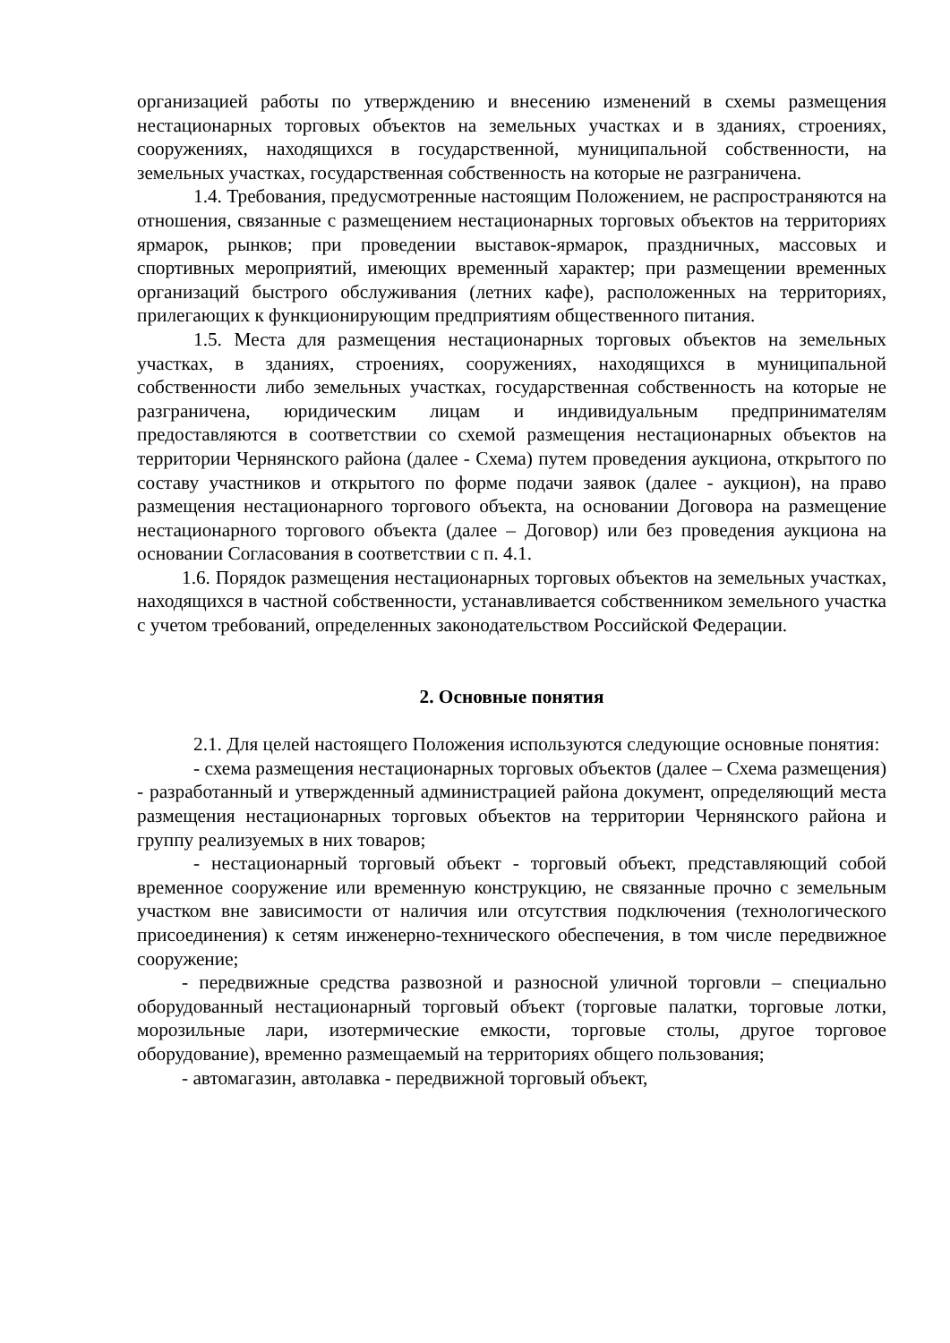организацией работы по утверждению и внесению изменений в схемы размещения нестационарных торговых объектов на земельных участках и в зданиях, строениях, сооружениях, находящихся в государственной, муниципальной собственности, на земельных участках, государственная собственность на которые не разграничена.
1.4. Требования, предусмотренные настоящим Положением, не распространяются на отношения, связанные с размещением нестационарных торговых объектов на территориях ярмарок, рынков; при проведении выставок-ярмарок, праздничных, массовых и спортивных мероприятий, имеющих временный характер; при размещении временных организаций быстрого обслуживания (летних кафе), расположенных на территориях, прилегающих к функционирующим предприятиям общественного питания.
1.5. Места для размещения нестационарных торговых объектов на земельных участках, в зданиях, строениях, сооружениях, находящихся в муниципальной собственности либо земельных участках, государственная собственность на которые не разграничена, юридическим лицам и индивидуальным предпринимателям предоставляются в соответствии со схемой размещения нестационарных объектов на территории Чернянского района (далее - Схема) путем проведения аукциона, открытого по составу участников и открытого по форме подачи заявок (далее - аукцион), на право размещения нестационарного торгового объекта, на основании Договора на размещение нестационарного торгового объекта (далее – Договор) или без проведения аукциона на основании Согласования в соответствии с п. 4.1.
1.6. Порядок размещения нестационарных торговых объектов на земельных участках, находящихся в частной собственности, устанавливается собственником земельного участка с учетом требований, определенных законодательством Российской Федерации.
2. Основные понятия
2.1. Для целей настоящего Положения используются следующие основные понятия:
- схема размещения нестационарных торговых объектов (далее – Схема размещения) - разработанный и утвержденный администрацией района документ, определяющий места размещения нестационарных торговых объектов на территории Чернянского района и группу реализуемых в них товаров;
- нестационарный торговый объект - торговый объект, представляющий собой временное сооружение или временную конструкцию, не связанные прочно с земельным участком вне зависимости от наличия или отсутствия подключения (технологического присоединения) к сетям инженерно-технического обеспечения, в том числе передвижное сооружение;
- передвижные средства развозной и разносной уличной торговли – специально оборудованный нестационарный торговый объект (торговые палатки, торговые лотки, морозильные лари, изотермические емкости, торговые столы, другое торговое оборудование), временно размещаемый на территориях общего пользования;
- автомагазин, автолавка - передвижной торговый объект,